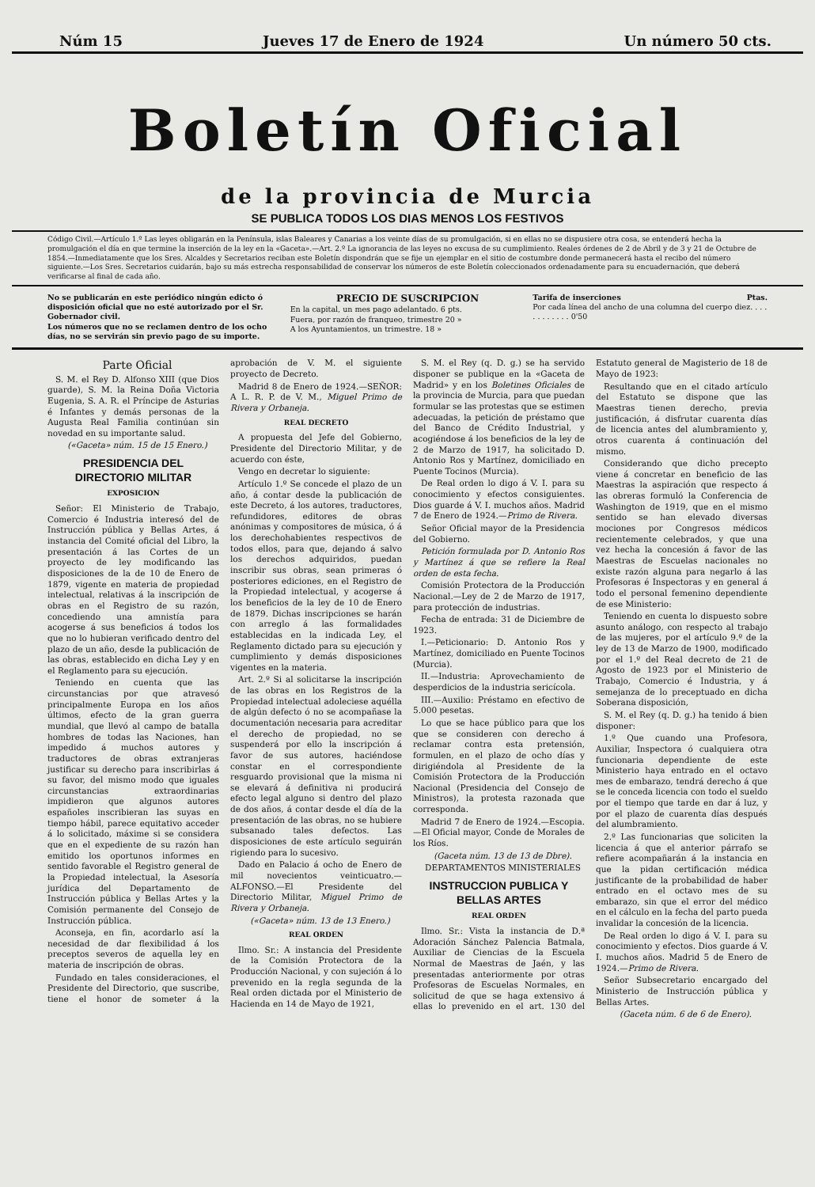Núm 15 Jueves 17 de Enero de 1924 Un número 50 cts.
Boletín Oficial
de la provincia de Murcia
SE PUBLICA TODOS LOS DIAS MENOS LOS FESTIVOS
Código Civil.—Artículo 1.º Las leyes obligarán en la Península, islas Baleares y Canarias a los veinte días de su promulgación, si en ellas no se dispusiere otra cosa, se entenderá hecha la promulgación el día en que termine la inserción de la ley en la «Gaceta».—Art. 2.º La ignorancia de las leyes no excusa de su cumplimiento. Reales órdenes de 2 de Abril y de 3 y 21 de Octubre de 1854.—Inmediatamente que los Sres. Alcaldes y Secretarios reciban este Boletín dispondrán que se fije un ejemplar en el sitio de costumbre donde permanecerá hasta el recibo del número siguiente.—Los Sres. Secretarios cuidarán, bajo su más estrecha responsabilidad de conservar los números de este Boletín coleccionados ordenadamente para su encuadernación, que deberá verificarse al final de cada año.
No se publicarán en este periódico ningún edicto ó disposición oficial que no esté autorizado por el Sr. Gobernador civil.
Los números que no se reclamen dentro de los ocho días, no se servirán sin previo pago de su importe.
PRECIO DE SUSCRIPCION
En la capital, un mes pago adelantado. 6 pts.
Fuera, por razón de franqueo, trimestre 20 »
A los Ayuntamientos, un trimestre. 18 »
Tarifa de inserciones Ptas.
Por cada línea del ancho de una columna del cuerpo diez. . . . . . . . . . . . 0'50
Parte Oficial
S. M. el Rey D. Alfonso XIII (que Dios guarde), S. M. la Reina Doña Victoria Eugenia, S. A. R. el Príncipe de Asturias é Infantes y demás personas de la Augusta Real Familia continúan sin novedad en su importante salud.
(«Gaceta» núm. 15 de 15 Enero.)
PRESIDENCIA DEL DIRECTORIO MILITAR
EXPOSICION
Señor: El Ministerio de Trabajo, Comercio é Industria interesó del de Instrucción pública y Bellas Artes, á instancia del Comité oficial del Libro, la presentación á las Cortes de un proyecto de ley modificando las disposiciones de la de 10 de Enero de 1879, vigente en materia de propiedad intelectual, relativas á la inscripción de obras en el Registro de su razón, concediendo una amnistía para acogerse á sus beneficios á todos los que no lo hubieran verificado dentro del plazo de un año, desde la publicación de las obras, establecido en dicha Ley y en el Reglamento para su ejecución.
Teniendo en cuenta que las circunstancias por que atravesó principalmente Europa en los años últimos, efecto de la gran guerra mundial, que llevó al campo de batalla hombres de todas las Naciones, han impedido á muchos autores y traductores de obras extranjeras justificar su derecho para inscribirlas á su favor, del mismo modo que iguales circunstancias extraordinarias impidieron que algunos autores españoles inscribieran las suyas en tiempo hábil, parece equitativo acceder á lo solicitado, máxime si se considera que en el expediente de su razón han emitido los oportunos informes en sentido favorable el Registro general de la Propiedad intelectual, la Asesoría jurídica del Departamento de Instrucción pública y Bellas Artes y la Comisión permanente del Consejo de Instrucción pública.
Aconseja, en fin, acordarlo así la necesidad de dar flexibilidad á los preceptos severos de aquella ley en materia de inscripción de obras.
Fundado en tales consideraciones, el Presidente del Directorio, que suscribe, tiene el honor de someter á la aprobación de V. M. el siguiente proyecto de Decreto.
Madrid 8 de Enero de 1924.—SEÑOR: A L. R. P. de V. M., Miguel Primo de Rivera y Orbaneja.
REAL DECRETO
A propuesta del Jefe del Gobierno, Presidente del Directorio Militar, y de acuerdo con éste,
Vengo en decretar lo siguiente:
Artículo 1.º Se concede el plazo de un año, á contar desde la publicación de este Decreto, á los autores, traductores, refundidores, editores de obras anónimas y compositores de música, ó á los derechohabientes respectivos de todos ellos, para que, dejando á salvo los derechos adquiridos, puedan inscribir sus obras, sean primeras ó posteriores ediciones, en el Registro de la Propiedad intelectual, y acogerse á los beneficios de la ley de 10 de Enero de 1879. Dichas inscripciones se harán con arreglo á las formalidades establecidas en la indicada Ley, el Reglamento dictado para su ejecución y cumplimiento y demás disposiciones vigentes en la materia.
Art. 2.º Si al solicitarse la inscripción de las obras en los Registros de la Propiedad intelectual adoleciese aquélla de algún defecto ó no se acompañase la documentación necesaria para acreditar el derecho de propiedad, no se suspenderá por ello la inscripción á favor de sus autores, haciéndose constar en el correspondiente resguardo provisional que la misma ni se elevará á definitiva ni producirá efecto legal alguno si dentro del plazo de dos años, á contar desde el día de la presentación de las obras, no se hubiere subsanado tales defectos. Las disposiciones de este artículo seguirán rigiendo para lo sucesivo.
Dado en Palacio á ocho de Enero de mil novecientos veinticuatro.—ALFONSO.—El Presidente del Directorio Militar, Miguel Primo de Rivera y Orbaneja.
(«Gaceta» núm. 13 de 13 Enero.)
REAL ORDEN
Ilmo. Sr.: A instancia del Presidente de la Comisión Protectora de la Producción Nacional, y con sujeción á lo prevenido en la regla segunda de la Real orden dictada por el Ministerio de Hacienda en 14 de Mayo de 1921,
S. M. el Rey (q. D. g.) se ha servido disponer se publique en la «Gaceta de Madrid» y en los Boletines Oficiales de la provincia de Murcia, para que puedan formular se las protestas que se estimen adecuadas, la petición de préstamo que del Banco de Crédito Industrial, y acogiéndose á los beneficios de la ley de 2 de Marzo de 1917, ha solicitado D. Antonio Ros y Martínez, domiciliado en Puente Tocinos (Murcia).
De Real orden lo digo á V. I. para su conocimiento y efectos consiguientes. Dios guarde á V. I. muchos años. Madrid 7 de Enero de 1924.—Primo de Rivera.
Señor Oficial mayor de la Presidencia del Gobierno.
Petición formulada por D. Antonio Ros y Martínez á que se refiere la Real orden de esta fecha.
Comisión Protectora de la Producción Nacional.—Ley de 2 de Marzo de 1917, para protección de industrias.
Fecha de entrada: 31 de Diciembre de 1923.
I.—Peticionario: D. Antonio Ros y Martínez, domiciliado en Puente Tocinos (Murcia).
II.—Industria: Aprovechamiento de desperdicios de la industria sericícola.
III.—Auxilio: Préstamo en efectivo de 5.000 pesetas.
Lo que se hace público para que los que se consideren con derecho á reclamar contra esta pretensión, formulen, en el plazo de ocho días y dirigiéndola al Presidente de la Comisión Protectora de la Producción Nacional (Presidencia del Consejo de Ministros), la protesta razonada que corresponda.
Madrid 7 de Enero de 1924.—Escopia.—El Oficial mayor, Conde de Morales de los Ríos.
(Gaceta núm. 13 de 13 de Dbre).
DEPARTAMENTOS MINISTERIALES
INSTRUCCION PUBLICA Y BELLAS ARTES
REAL ORDEN
Ilmo. Sr.: Vista la instancia de D.ª Adoración Sánchez Palencia Batmala, Auxiliar de Ciencias de la Escuela Normal de Maestras de Jaén, y las presentadas anteriormente por otras Profesoras de Escuelas Normales, en solicitud de que se haga extensivo á ellas lo prevenido en el art. 130 del Estatuto general de Magisterio de 18 de Mayo de 1923:
Resultando que en el citado artículo del Estatuto se dispone que las Maestras tienen derecho, previa justificación, á disfrutar cuarenta días de licencia antes del alumbramiento y, otros cuarenta á continuación del mismo.
Considerando que dicho precepto viene á concretar en beneficio de las Maestras la aspiración que respecto á las obreras formuló la Conferencia de Washington de 1919, que en el mismo sentido se han elevado diversas mociones por Congresos médicos recientemente celebrados, y que una vez hecha la concesión á favor de las Maestras de Escuelas nacionales no existe razón alguna para negarlo á las Profesoras é Inspectoras y en general á todo el personal femenino dependiente de ese Ministerio:
Teniendo en cuenta lo dispuesto sobre asunto análogo, con respecto al trabajo de las mujeres, por el artículo 9.º de la ley de 13 de Marzo de 1900, modificado por el 1.º del Real decreto de 21 de Agosto de 1923 por el Ministerio de Trabajo, Comercio é Industria, y á semejanza de lo preceptuado en dicha Soberana disposición,
S. M. el Rey (q. D. g.) ha tenido á bien disponer:
1.º Que cuando una Profesora, Auxiliar, Inspectora ó cualquiera otra funcionaria dependiente de este Ministerio haya entrado en el octavo mes de embarazo, tendrá derecho á que se le conceda licencia con todo el sueldo por el tiempo que tarde en dar á luz, y por el plazo de cuarenta días después del alumbramiento.
2.º Las funcionarias que soliciten la licencia á que el anterior párrafo se refiere acompañarán á la instancia en que la pidan certificación médica justificante de la probabilidad de haber entrado en el octavo mes de su embarazo, sin que el error del médico en el cálculo en la fecha del parto pueda invalidar la concesión de la licencia.
De Real orden lo digo á V. I. para su conocimiento y efectos. Dios guarde á V. I. muchos años. Madrid 5 de Enero de 1924.—Primo de Rivera.
Señor Subsecretario encargado del Ministerio de Instrucción pública y Bellas Artes.
(Gaceta núm. 6 de 6 de Enero).